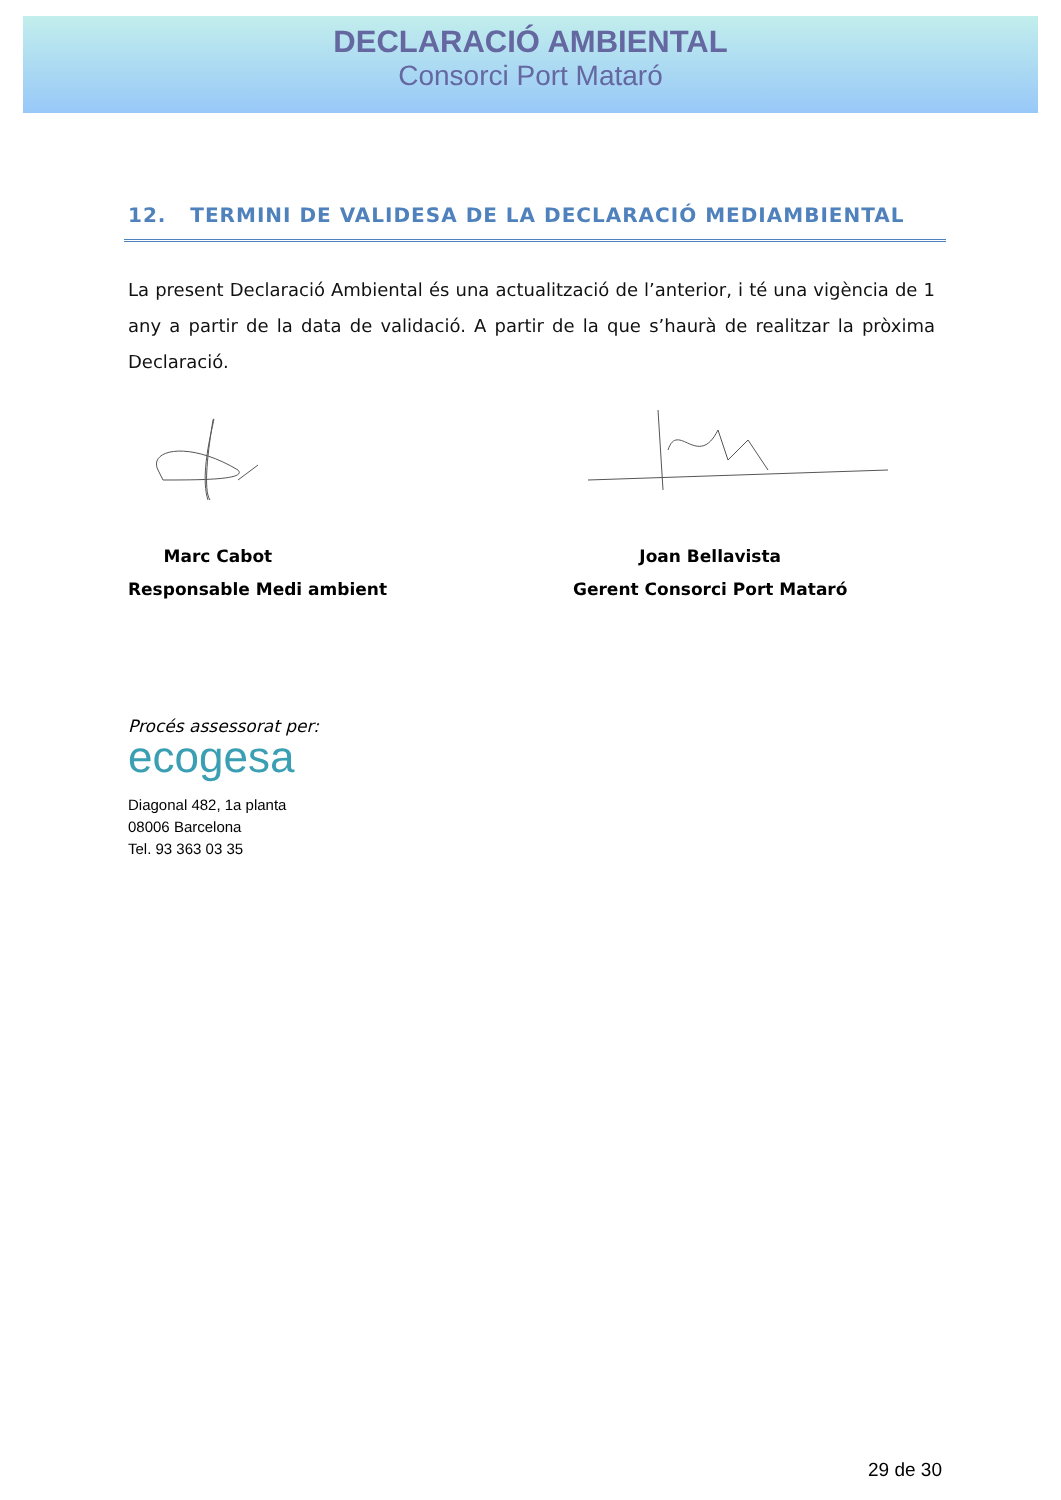DECLARACIÓ AMBIENTAL
Consorci Port Mataró
12. TERMINI DE VALIDESA DE LA DECLARACIÓ MEDIAMBIENTAL
La present Declaració Ambiental és una actualització de l’anterior, i té una vigència de 1 any a partir de la data de validació. A partir de la que s’haurà de realitzar la pròxima Declaració.
Marc Cabot
Responsable Medi ambient
Joan Bellavista
Gerent Consorci Port Mataró
Procés assessorat per:
ecogesa
Diagonal 482, 1a planta
08006 Barcelona
Tel. 93 363 03 35
29 de 30